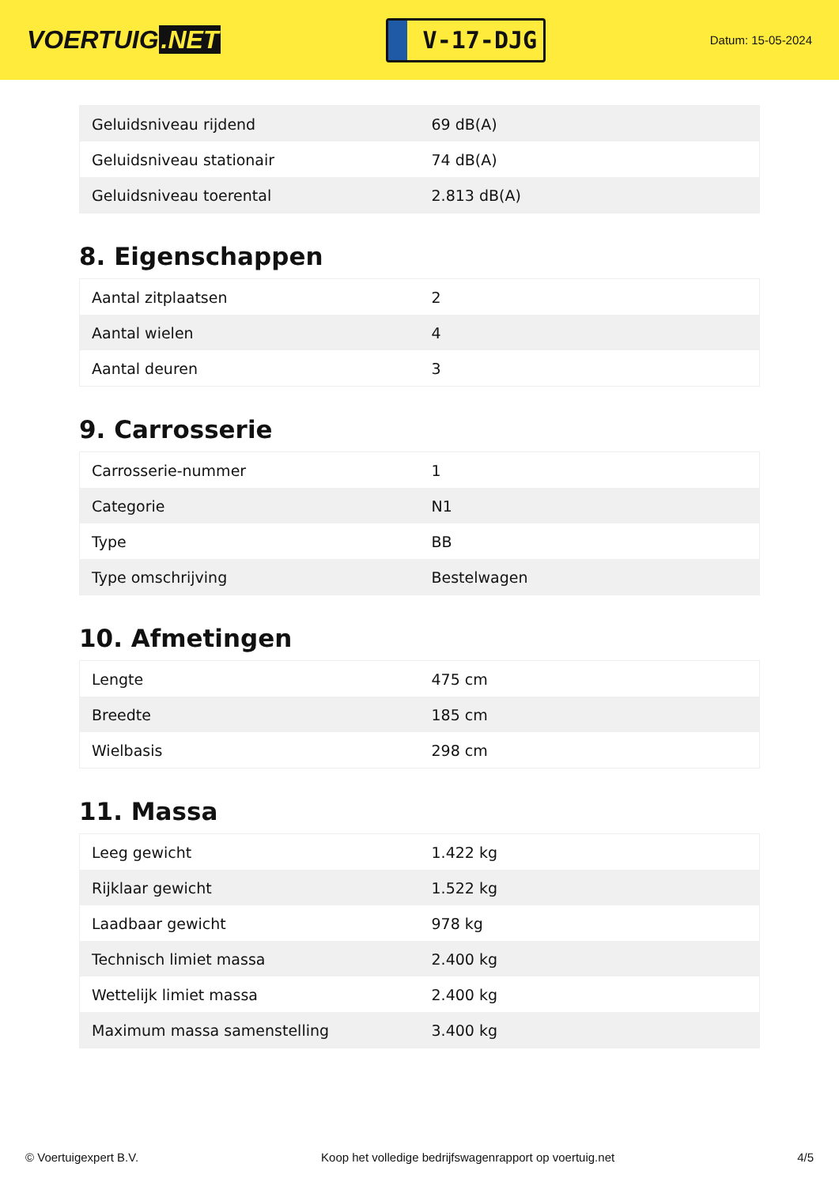VOERTUIG.NET
V-17-DJG
Datum: 15-05-2024
| Geluidsniveau rijdend | 69 dB(A) |
| Geluidsniveau stationair | 74 dB(A) |
| Geluidsniveau toerental | 2.813 dB(A) |
8. Eigenschappen
| Aantal zitplaatsen | 2 |
| Aantal wielen | 4 |
| Aantal deuren | 3 |
9. Carrosserie
| Carrosserie-nummer | 1 |
| Categorie | N1 |
| Type | BB |
| Type omschrijving | Bestelwagen |
10. Afmetingen
| Lengte | 475 cm |
| Breedte | 185 cm |
| Wielbasis | 298 cm |
11. Massa
| Leeg gewicht | 1.422 kg |
| Rijklaar gewicht | 1.522 kg |
| Laadbaar gewicht | 978 kg |
| Technisch limiet massa | 2.400 kg |
| Wettelijk limiet massa | 2.400 kg |
| Maximum massa samenstelling | 3.400 kg |
© Voertuigexpert B.V. Koop het volledige bedrijfswagenrapport op voertuig.net 4/5